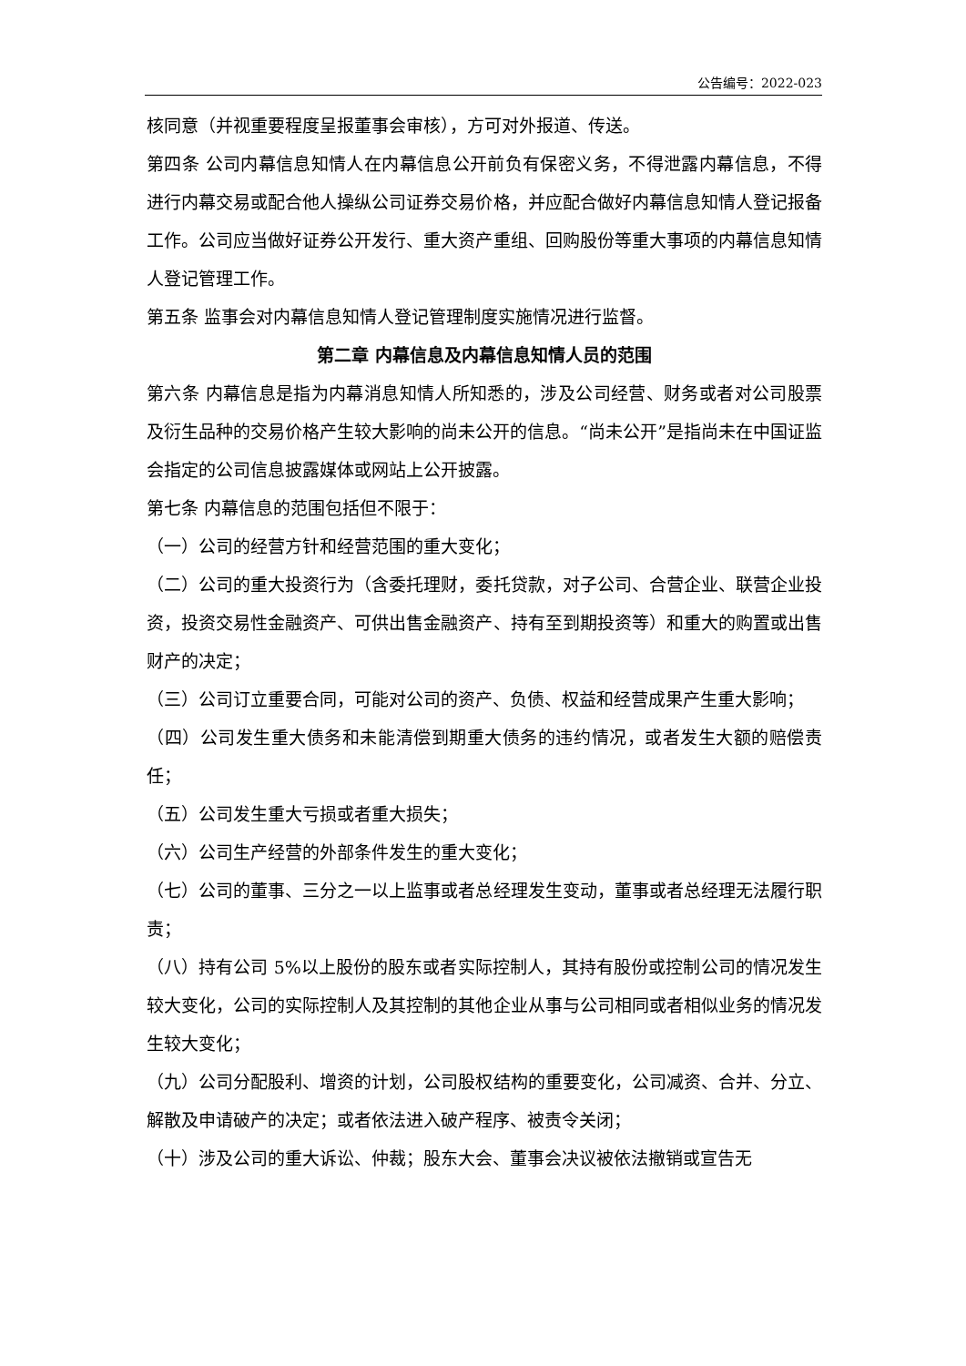公告编号：2022-023
核同意（并视重要程度呈报董事会审核），方可对外报道、传送。
第四条 公司内幕信息知情人在内幕信息公开前负有保密义务，不得泄露内幕信息，不得进行内幕交易或配合他人操纵公司证券交易价格，并应配合做好内幕信息知情人登记报备工作。公司应当做好证券公开发行、重大资产重组、回购股份等重大事项的内幕信息知情人登记管理工作。
第五条 监事会对内幕信息知情人登记管理制度实施情况进行监督。
第二章 内幕信息及内幕信息知情人员的范围
第六条 内幕信息是指为内幕消息知情人所知悉的，涉及公司经营、财务或者对公司股票及衍生品种的交易价格产生较大影响的尚未公开的信息。“尚未公开”是指尚未在中国证监会指定的公司信息披露媒体或网站上公开披露。
第七条 内幕信息的范围包括但不限于：
（一）公司的经营方针和经营范围的重大变化；
（二）公司的重大投资行为（含委托理财，委托贷款，对子公司、合营企业、联营企业投资，投资交易性金融资产、可供出售金融资产、持有至到期投资等）和重大的购置或出售财产的决定；
（三）公司订立重要合同，可能对公司的资产、负债、权益和经营成果产生重大影响；
（四）公司发生重大债务和未能清偿到期重大债务的违约情况，或者发生大额的赔偿责任；
（五）公司发生重大亏损或者重大损失；
（六）公司生产经营的外部条件发生的重大变化；
（七）公司的董事、三分之一以上监事或者总经理发生变动，董事或者总经理无法履行职责；
（八）持有公司 5%以上股份的股东或者实际控制人，其持有股份或控制公司的情况发生较大变化，公司的实际控制人及其控制的其他企业从事与公司相同或者相似业务的情况发生较大变化；
（九）公司分配股利、增资的计划，公司股权结构的重要变化，公司减资、合并、分立、解散及申请破产的决定；或者依法进入破产程序、被责令关闭；
（十）涉及公司的重大诉讼、仲裁；股东大会、董事会决议被依法撤销或宣告无